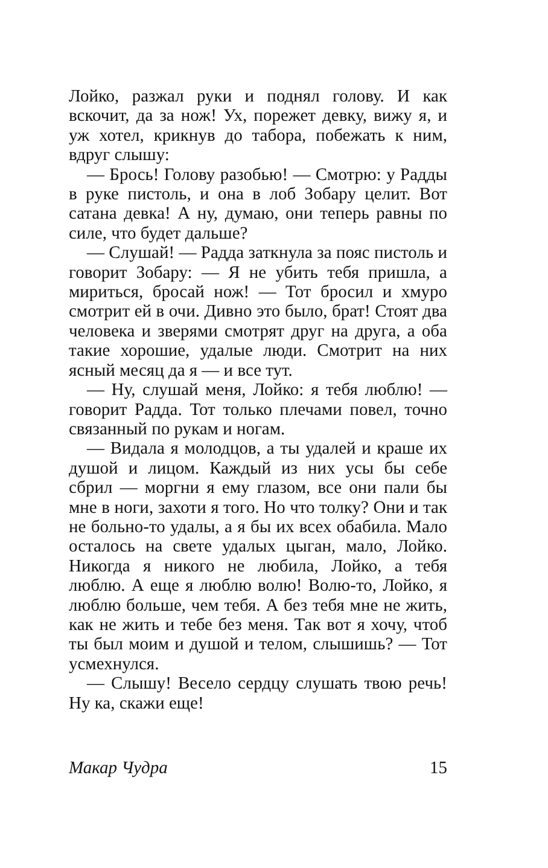Лойко, разжал руки и поднял голову. И как вскочит, да за нож! Ух, порежет девку, вижу я, и уж хотел, крикнув до табора, побежать к ним, вдруг слышу:
— Брось! Голову разобью! — Смотрю: у Радды в руке пистоль, и она в лоб Зобару целит. Вот сатана девка! А ну, думаю, они теперь равны по силе, что будет дальше?
— Слушай! — Радда заткнула за пояс пистоль и говорит Зобару: — Я не убить тебя пришла, а мириться, бросай нож! — Тот бросил и хмуро смотрит ей в очи. Дивно это было, брат! Стоят два человека и зверями смотрят друг на друга, а оба такие хорошие, удалые люди. Смотрит на них ясный месяц да я — и все тут.
— Ну, слушай меня, Лойко: я тебя люблю! — говорит Радда. Тот только плечами повел, точно связанный по рукам и ногам.
— Видала я молодцов, а ты удалей и краше их душой и лицом. Каждый из них усы бы себе сбрил — моргни я ему глазом, все они пали бы мне в ноги, захоти я того. Но что толку? Они и так не больно-то удалы, а я бы их всех обабила. Мало осталось на свете удалых цыган, мало, Лойко. Никогда я никого не любила, Лойко, а тебя люблю. А еще я люблю волю! Волю-то, Лойко, я люблю больше, чем тебя. А без тебя мне не жить, как не жить и тебе без меня. Так вот я хочу, чтоб ты был моим и душой и телом, слышишь? — Тот усмехнулся.
— Слышу! Весело сердцу слушать твою речь! Ну ка, скажи еще!
Макар Чудра 15